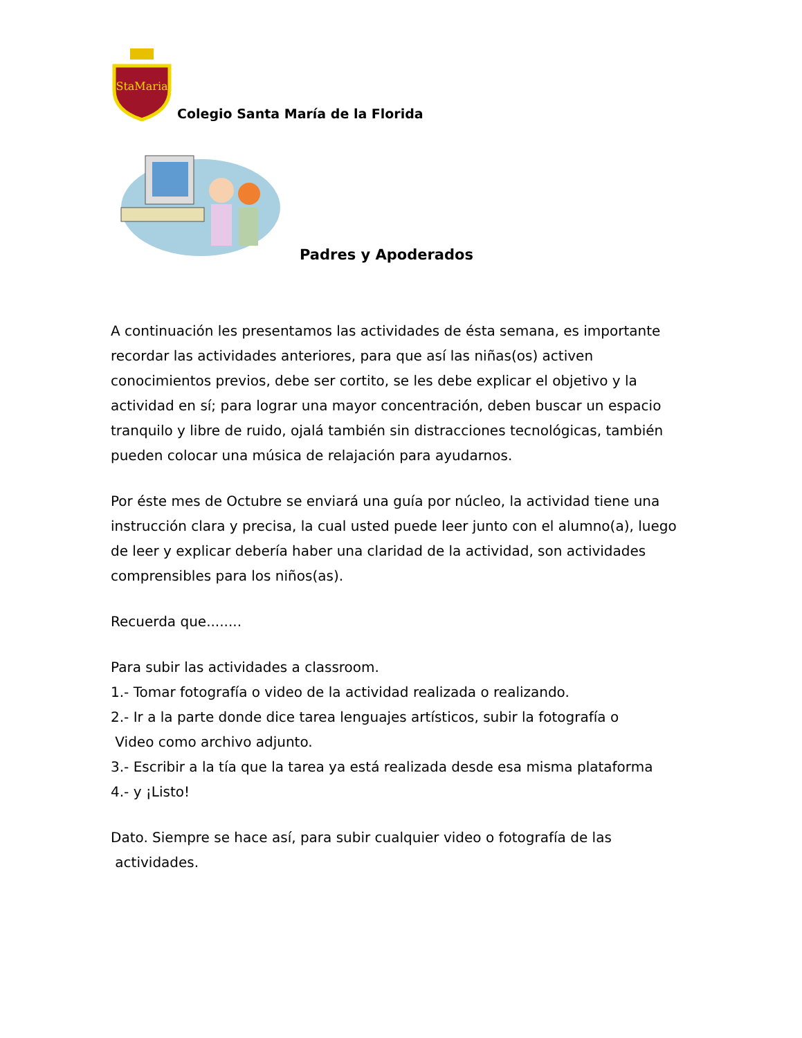StaMaria
Colegio Santa María de la Florida
Padres y Apoderados
A continuación les presentamos las actividades de ésta semana, es importante recordar las actividades anteriores, para que así las niñas(os) activen conocimientos previos, debe ser cortito, se les debe explicar el objetivo y la actividad en sí; para lograr una mayor concentración, deben buscar un espacio tranquilo y libre de ruido, ojalá también sin distracciones tecnológicas, también pueden colocar una música de relajación para ayudarnos.
Por éste mes de Octubre se enviará una guía por núcleo, la actividad tiene una instrucción clara y precisa, la cual usted puede leer junto con el alumno(a), luego de leer y explicar debería haber una claridad de la actividad, son actividades comprensibles para los niños(as).
Recuerda que........
Para subir las actividades a classroom.
1.- Tomar fotografía o video de la actividad realizada o realizando.
2.- Ir a la parte donde dice tarea lenguajes artísticos, subir la fotografía o
Video como archivo adjunto.
3.- Escribir a la tía que la tarea ya está realizada desde esa misma plataforma
4.- y ¡Listo!
Dato. Siempre se hace así, para subir cualquier video o fotografía de las
actividades.